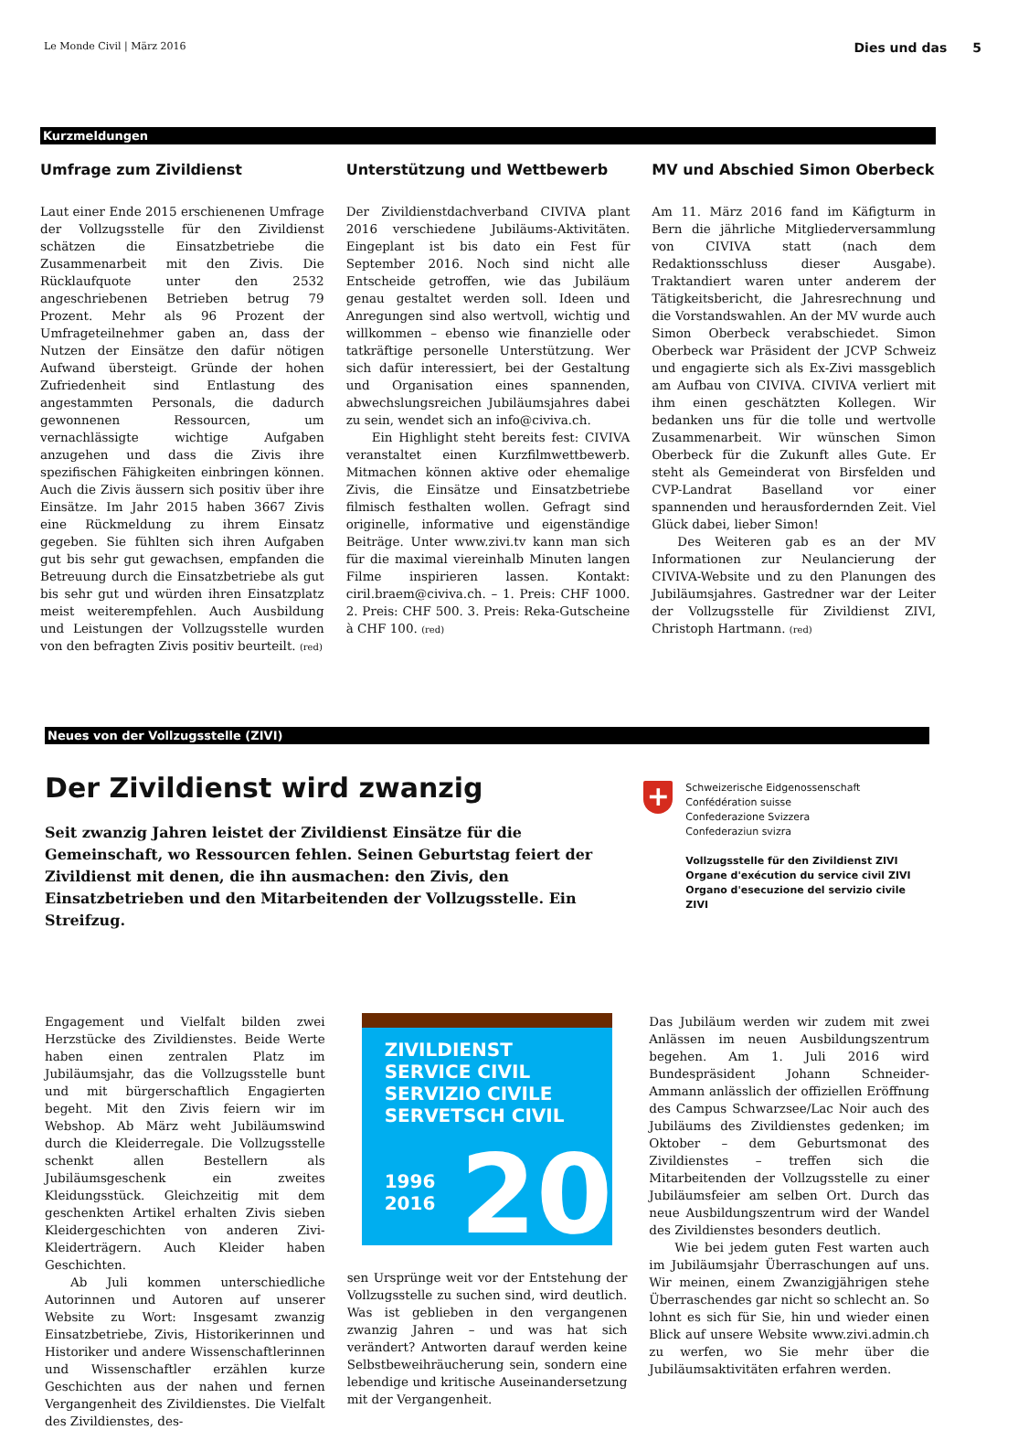Le Monde Civil | März 2016 Dies und das 5
Kurzmeldungen
Umfrage zum Zivildienst
Laut einer Ende 2015 erschienenen Umfrage der Vollzugsstelle für den Zivildienst schätzen die Einsatzbetriebe die Zusammenarbeit mit den Zivis. Die Rücklaufquote unter den 2532 angeschriebenen Betrieben betrug 79 Prozent. Mehr als 96 Prozent der Umfrageteilnehmer gaben an, dass der Nutzen der Einsätze den dafür nötigen Aufwand übersteigt. Gründe der hohen Zufriedenheit sind Entlastung des angestammten Personals, die dadurch gewonnenen Ressourcen, um vernachlässigte wichtige Aufgaben anzugehen und dass die Zivis ihre spezifischen Fähigkeiten einbringen können. Auch die Zivis äussern sich positiv über ihre Einsätze. Im Jahr 2015 haben 3667 Zivis eine Rückmeldung zu ihrem Einsatz gegeben. Sie fühlten sich ihren Aufgaben gut bis sehr gut gewachsen, empfanden die Betreuung durch die Einsatzbetriebe als gut bis sehr gut und würden ihren Einsatzplatz meist weiterempfehlen. Auch Ausbildung und Leistungen der Vollzugsstelle wurden von den befragten Zivis positiv beurteilt. (red)
Unterstützung und Wettbewerb
Der Zivildienstdachverband CIVIVA plant 2016 verschiedene Jubiläums-Aktivitäten. Eingeplant ist bis dato ein Fest für September 2016. Noch sind nicht alle Entscheide getroffen, wie das Jubiläum genau gestaltet werden soll. Ideen und Anregungen sind also wertvoll, wichtig und willkommen – ebenso wie finanzielle oder tatkräftige personelle Unterstützung. Wer sich dafür interessiert, bei der Gestaltung und Organisation eines spannenden, abwechslungsreichen Jubiläumsjahres dabei zu sein, wendet sich an info@civiva.ch.
Ein Highlight steht bereits fest: CIVIVA veranstaltet einen Kurzfilmwettbewerb. Mitmachen können aktive oder ehemalige Zivis, die Einsätze und Einsatzbetriebe filmisch festhalten wollen. Gefragt sind originelle, informative und eigenständige Beiträge. Unter www.zivi.tv kann man sich für die maximal viereinhalb Minuten langen Filme inspirieren lassen. Kontakt: ciril.braem@civiva.ch. – 1. Preis: CHF 1000. 2. Preis: CHF 500. 3. Preis: Reka-Gutscheine à CHF 100. (red)
MV und Abschied Simon Oberbeck
Am 11. März 2016 fand im Käfigturm in Bern die jährliche Mitgliederversammlung von CIVIVA statt (nach dem Redaktionsschluss dieser Ausgabe). Traktandiert waren unter anderem der Tätigkeitsbericht, die Jahresrechnung und die Vorstandswahlen. An der MV wurde auch Simon Oberbeck verabschiedet. Simon Oberbeck war Präsident der JCVP Schweiz und engagierte sich als Ex-Zivi massgeblich am Aufbau von CIVIVA. CIVIVA verliert mit ihm einen geschätzten Kollegen. Wir bedanken uns für die tolle und wertvolle Zusammenarbeit. Wir wünschen Simon Oberbeck für die Zukunft alles Gute. Er steht als Gemeinderat von Birsfelden und CVP-Landrat Baselland vor einer spannenden und herausfordernden Zeit. Viel Glück dabei, lieber Simon!
Des Weiteren gab es an der MV Informationen zur Neulancierung der CIVIVA-Website und zu den Planungen des Jubiläumsjahres. Gastredner war der Leiter der Vollzugsstelle für Zivildienst ZIVI, Christoph Hartmann. (red)
Neues von der Vollzugsstelle (ZIVI)
Der Zivildienst wird zwanzig
Seit zwanzig Jahren leistet der Zivildienst Einsätze für die Gemeinschaft, wo Ressourcen fehlen. Seinen Geburtstag feiert der Zivildienst mit denen, die ihn ausmachen: den Zivis, den Einsatzbetrieben und den Mitarbeitenden der Vollzugsstelle. Ein Streifzug.
+
Schweizerische Eidgenossenschaft
Confédération suisse
Confederazione Svizzera
Confederaziun svizra
Vollzugsstelle für den Zivildienst ZIVI
Organe d'exécution du service civil ZIVI
Organo d'esecuzione del servizio civile ZIVI
Engagement und Vielfalt bilden zwei Herzstücke des Zivildienstes. Beide Werte haben einen zentralen Platz im Jubiläumsjahr, das die Vollzugsstelle bunt und mit bürgerschaftlich Engagierten begeht. Mit den Zivis feiern wir im Webshop. Ab März weht Jubiläumswind durch die Kleiderregale. Die Vollzugsstelle schenkt allen Bestellern als Jubiläumsgeschenk ein zweites Kleidungsstück. Gleichzeitig mit dem geschenkten Artikel erhalten Zivis sieben Kleidergeschichten von anderen Zivi-Kleiderträgern. Auch Kleider haben Geschichten.
Ab Juli kommen unterschiedliche Autorinnen und Autoren auf unserer Website zu Wort: Insgesamt zwanzig Einsatzbetriebe, Zivis, Historikerinnen und Historiker und andere Wissenschaftlerinnen und Wissenschaftler erzählen kurze Geschichten aus der nahen und fernen Vergangenheit des Zivildienstes. Die Vielfalt des Zivildienstes, des-
ZIVILDIENST
SERVICE CIVIL
SERVIZIO CIVILE
SERVETSCH CIVIL
1996
2016
20
sen Ursprünge weit vor der Entstehung der Vollzugsstelle zu suchen sind, wird deutlich. Was ist geblieben in den vergangenen zwanzig Jahren – und was hat sich verändert? Antworten darauf werden keine Selbstbeweihräucherung sein, sondern eine lebendige und kritische Auseinandersetzung mit der Vergangenheit.
Das Jubiläum werden wir zudem mit zwei Anlässen im neuen Ausbildungszentrum begehen. Am 1. Juli 2016 wird Bundespräsident Johann Schneider-Ammann anlässlich der offiziellen Eröffnung des Campus Schwarzsee/Lac Noir auch des Jubiläums des Zivildienstes gedenken; im Oktober – dem Geburtsmonat des Zivildienstes – treffen sich die Mitarbeitenden der Vollzugsstelle zu einer Jubiläumsfeier am selben Ort. Durch das neue Ausbildungszentrum wird der Wandel des Zivildienstes besonders deutlich.
Wie bei jedem guten Fest warten auch im Jubiläumsjahr Überraschungen auf uns. Wir meinen, einem Zwanzigjährigen stehe Überraschendes gar nicht so schlecht an. So lohnt es sich für Sie, hin und wieder einen Blick auf unsere Website www.zivi.admin.ch zu werfen, wo Sie mehr über die Jubiläumsaktivitäten erfahren werden.